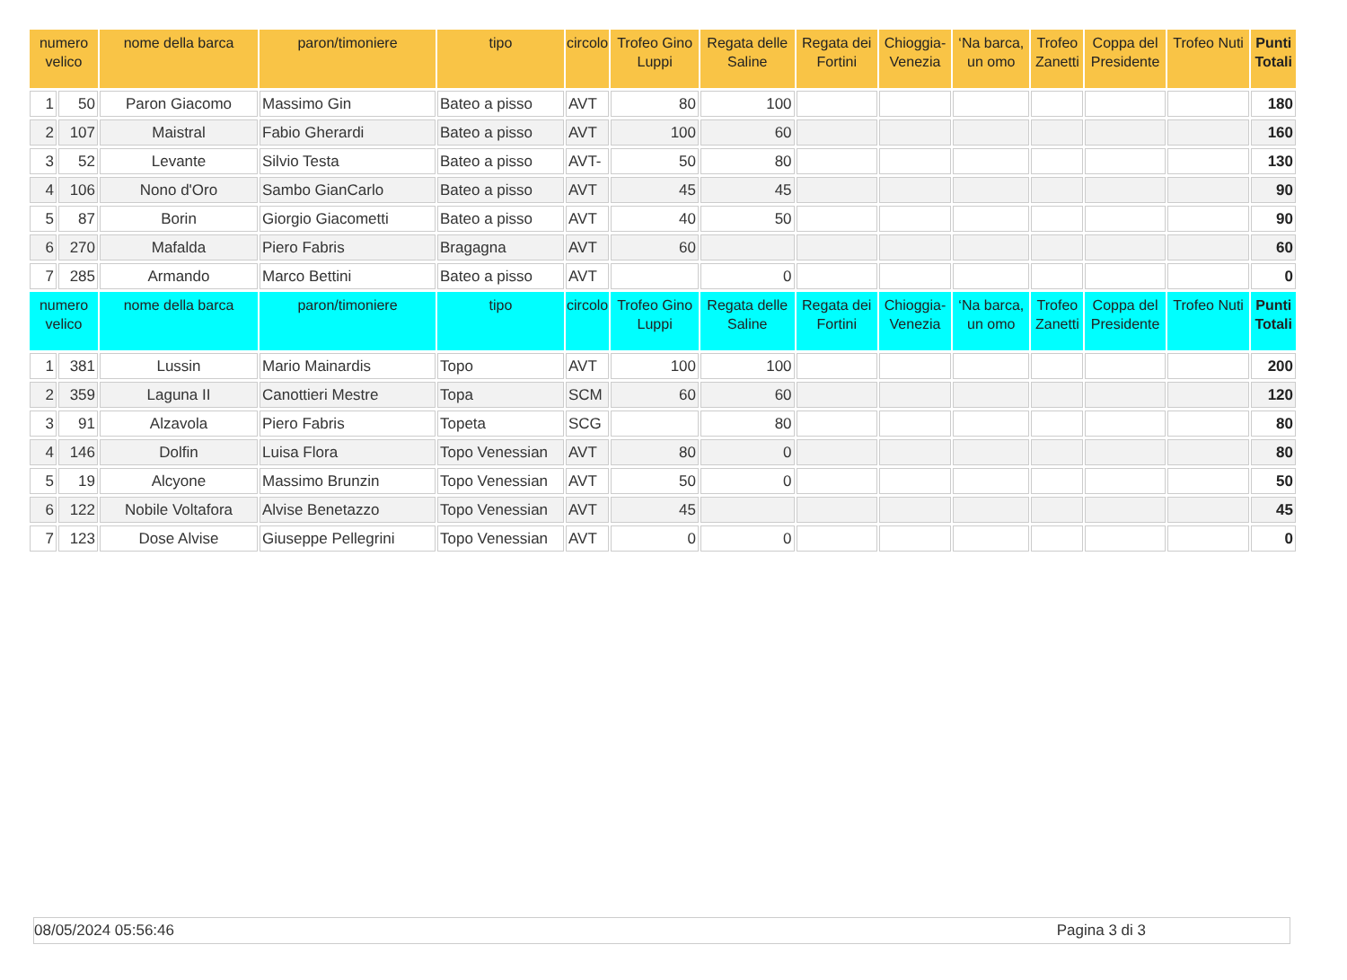| numero velico | | nome della barca | paron/timoniere | tipo | circolo | Trofeo Gino Luppi | Regata delle Saline | Regata dei Fortini | Chioggia- Venezia | ‘Na barca, un omo | Trofeo Zanetti | Coppa del Presidente | Trofeo Nuti | Punti Totali |
| --- | --- | --- | --- | --- | --- | --- | --- | --- | --- | --- | --- | --- | --- | --- |
| 1 | 50 | Paron Giacomo | Massimo Gin | Bateo a pisso | AVT | 80 | 100 | | | | | | | 180 |
| 2 | 107 | Maistral | Fabio Gherardi | Bateo a pisso | AVT | 100 | 60 | | | | | | | 160 |
| 3 | 52 | Levante | Silvio Testa | Bateo a pisso | AVT- | 50 | 80 | | | | | | | 130 |
| 4 | 106 | Nono d'Oro | Sambo GianCarlo | Bateo a pisso | AVT | 45 | 45 | | | | | | | 90 |
| 5 | 87 | Borin | Giorgio Giacometti | Bateo a pisso | AVT | 40 | 50 | | | | | | | 90 |
| 6 | 270 | Mafalda | Piero Fabris | Bragagna | AVT | 60 | | | | | | | | 60 |
| 7 | 285 | Armando | Marco Bettini | Bateo a pisso | AVT | | 0 | | | | | | | 0 |
| numero velico | | nome della barca | paron/timoniere | tipo | circolo | Trofeo Gino Luppi | Regata delle Saline | Regata dei Fortini | Chioggia- Venezia | ‘Na barca, un omo | Trofeo Zanetti | Coppa del Presidente | Trofeo Nuti | Punti Totali |
| 1 | 381 | Lussin | Mario Mainardis | Topo | AVT | 100 | 100 | | | | | | | 200 |
| 2 | 359 | Laguna II | Canottieri Mestre | Topa | SCM | 60 | 60 | | | | | | | 120 |
| 3 | 91 | Alzavola | Piero Fabris | Topeta | SCG | | 80 | | | | | | | 80 |
| 4 | 146 | Dolfin | Luisa Flora | Topo Venessian | AVT | 80 | 0 | | | | | | | 80 |
| 5 | 19 | Alcyone | Massimo Brunzin | Topo Venessian | AVT | 50 | 0 | | | | | | | 50 |
| 6 | 122 | Nobile Voltafora | Alvise Benetazzo | Topo Venessian | AVT | 45 | | | | | | | | 45 |
| 7 | 123 | Dose Alvise | Giuseppe Pellegrini | Topo Venessian | AVT | 0 | 0 | | | | | | | 0 |
08/05/2024 05:56:46 Pagina 3 di 3